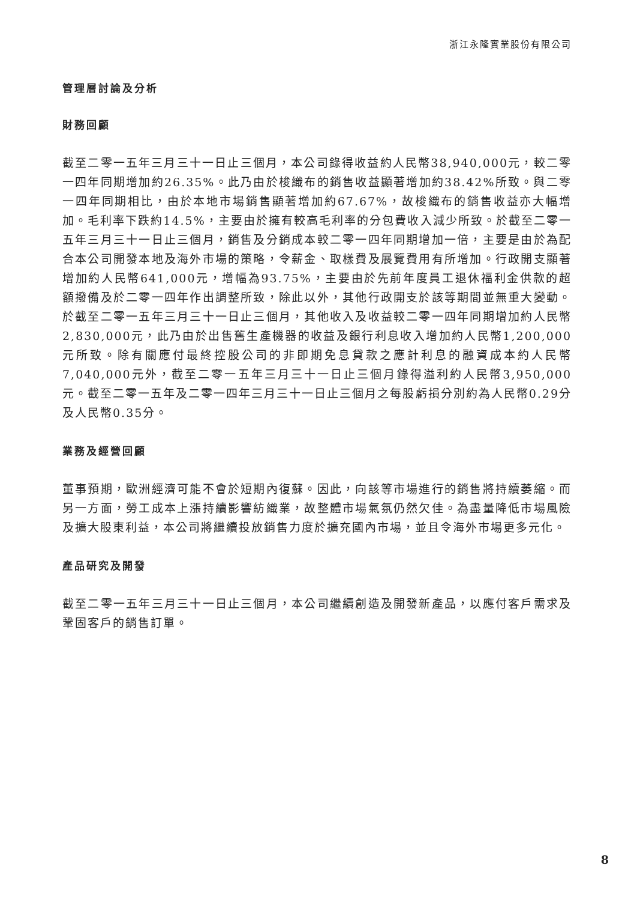浙江永隆實業股份有限公司
管理層討論及分析
財務回顧
截至二零一五年三月三十一日止三個月，本公司錄得收益約人民幣38,940,000元，較二零一四年同期增加約26.35%。此乃由於梭織布的銷售收益顯著增加約38.42%所致。與二零一四年同期相比，由於本地市場銷售顯著增加約67.67%，故梭織布的銷售收益亦大幅增加。毛利率下跌約14.5%，主要由於擁有較高毛利率的分包費收入減少所致。於截至二零一五年三月三十一日止三個月，銷售及分銷成本較二零一四年同期增加一倍，主要是由於為配合本公司開發本地及海外市場的策略，令薪金、取樣費及展覽費用有所增加。行政開支顯著增加約人民幣641,000元，增幅為93.75%，主要由於先前年度員工退休福利金供款的超額撥備及於二零一四年作出調整所致，除此以外，其他行政開支於該等期間並無重大變動。於截至二零一五年三月三十一日止三個月，其他收入及收益較二零一四年同期增加約人民幣2,830,000元，此乃由於出售舊生產機器的收益及銀行利息收入增加約人民幣1,200,000元所致。除有關應付最終控股公司的非即期免息貸款之應計利息的融資成本約人民幣7,040,000元外，截至二零一五年三月三十一日止三個月錄得溢利約人民幣3,950,000元。截至二零一五年及二零一四年三月三十一日止三個月之每股虧損分別約為人民幣0.29分及人民幣0.35分。
業務及經營回顧
董事預期，歐洲經濟可能不會於短期內復蘇。因此，向該等市場進行的銷售將持續萎縮。而另一方面，勞工成本上漲持續影響紡織業，故整體市場氣氛仍然欠佳。為盡量降低市場風險及擴大股東利益，本公司將繼續投放銷售力度於擴充國內市場，並且令海外市場更多元化。
產品研究及開發
截至二零一五年三月三十一日止三個月，本公司繼續創造及開發新產品，以應付客戶需求及鞏固客戶的銷售訂單。
8